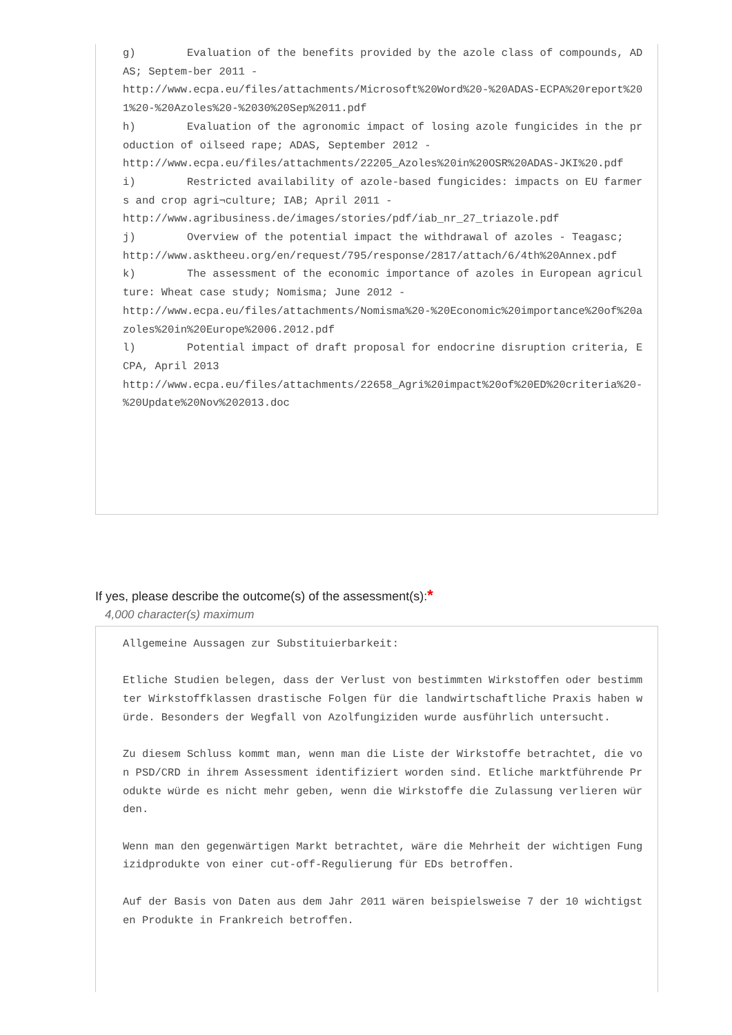g) Evaluation of the benefits provided by the azole class of compounds, ADAS; Septem-ber 2011 - http://www.ecpa.eu/files/attachments/Microsoft%20Word%20-%20ADAS-ECPA%20report%201%20-%20Azoles%20-%2030%20Sep%2011.pdf h) Evaluation of the agronomic impact of losing azole fungicides in the production of oilseed rape; ADAS, September 2012 - http://www.ecpa.eu/files/attachments/22205_Azoles%20in%20OSR%20ADAS-JKI%20.pdf i) Restricted availability of azole-based fungicides: impacts on EU farmers and crop agri¬culture; IAB; April 2011 - http://www.agribusiness.de/images/stories/pdf/iab_nr_27_triazole.pdf j) Overview of the potential impact the withdrawal of azoles - Teagasc; http://www.asktheeu.org/en/request/795/response/2817/attach/6/4th%20Annex.pdf k) The assessment of the economic importance of azoles in European agriculture: Wheat case study; Nomisma; June 2012 - http://www.ecpa.eu/files/attachments/Nomisma%20-%20Economic%20importance%20of%20azoles%20in%20Europe%2006.2012.pdf l) Potential impact of draft proposal for endocrine disruption criteria, ECPA, April 2013 http://www.ecpa.eu/files/attachments/22658_Agri%20impact%20of%20ED%20criteria%20-%20Update%20Nov%202013.doc
If yes, please describe the outcome(s) of the assessment(s):*
4,000 character(s) maximum
Allgemeine Aussagen zur Substituierbarkeit: Etliche Studien belegen, dass der Verlust von bestimmten Wirkstoffen oder bestimmter Wirkstoffklassen drastische Folgen für die landwirtschaftliche Praxis haben würde. Besonders der Wegfall von Azolfungiziden wurde ausführlich untersucht. Zu diesem Schluss kommt man, wenn man die Liste der Wirkstoffe betrachtet, die von PSD/CRD in ihrem Assessment identifiziert worden sind. Etliche marktführende Produkte würde es nicht mehr geben, wenn die Wirkstoffe die Zulassung verlieren würden. Wenn man den gegenwärtigen Markt betrachtet, wäre die Mehrheit der wichtigen Fungizidprodukte von einer cut-off-Regulierung für EDs betroffen. Auf der Basis von Daten aus dem Jahr 2011 wären beispielsweise 7 der 10 wichtigsten Produkte in Frankreich betroffen.